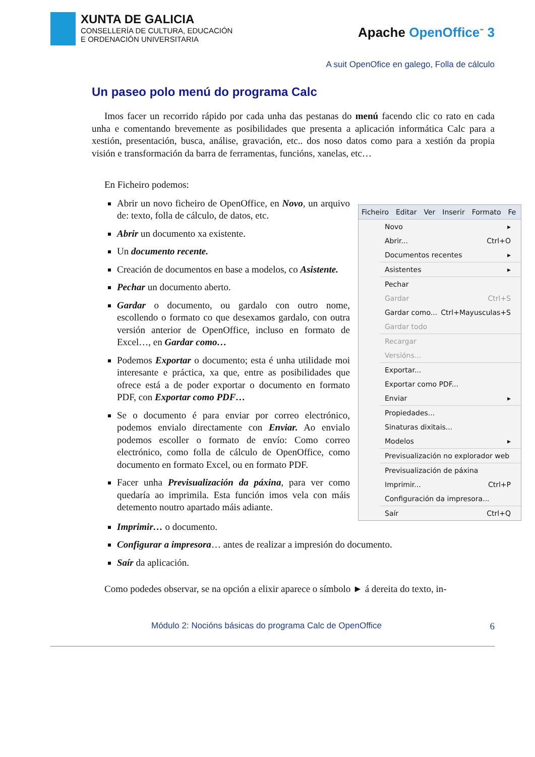XUNTA DE GALICIA
CONSELLERÍA DE CULTURA, EDUCACIÓN
E ORDENACIÓN UNIVERSITARIA
Apache OpenOffice<sup>™</sup> 3
A suit OpenOfice en galego, Folla de cálculo
Un paseo polo menú do programa Calc
Imos facer un recorrido rápido por cada unha das pestanas do menú facendo clic co rato en cada unha e comentando brevemente as posibilidades que presenta a aplicación informática Calc para a xestión, presentación, busca, análise, gravación, etc.. dos noso datos como para a xestión da propia visión e transformación da barra de ferramentas, funcións, xanelas, etc…
En Ficheiro podemos:
Abrir un novo ficheiro de OpenOffice, en Novo, un arquivo de: texto, folla de cálculo, de datos, etc.
Abrir un documento xa existente.
Un documento recente.
Creación de documentos en base a modelos, co Asistente.
Pechar un documento aberto.
Gardar o documento, ou gardalo con outro nome, escollendo o formato co que desexamos gardalo, con outra versión anterior de OpenOffice, incluso en formato de Excel…, en Gardar como…
Podemos Exportar o documento; esta é unha utilidade moi interesante e práctica, xa que, entre as posibilidades que ofrece está a de poder exportar o documento en formato PDF, con Exportar como PDF…
Se o documento é para enviar por correo electrónico, podemos envialo directamente con Enviar. Ao envialo podemos escoller o formato de envío: Como correo electrónico, como folla de cálculo de OpenOffice, como documento en formato Excel, ou en formato PDF.
Facer unha Previsualización da páxina, para ver como quedaría ao imprimila. Esta función imos vela con máis detemento noutro apartado máis adiante.
Ficheiro Editar Ver Inserir Formato Fe
Novo ▸
Abrir... Ctrl+O
Documentos recentes ▸
Asistentes ▸
Pechar
Gardar Ctrl+S
Gardar como... Ctrl+Mayusculas+S
Gardar todo
Recargar
Versións...
Exportar...
Exportar como PDF...
Enviar ▸
Propiedades...
Sinaturas dixitais...
Modelos ▸
Previsualización no explorador web
Previsualización de páxina
Imprimir... Ctrl+P
Configuración da impresora...
Saír Ctrl+Q
Imprimir… o documento.
Configurar a impresora… antes de realizar a impresión do documento.
Saír da aplicación.
Como podedes observar, se na opción a elixir aparece o símbolo ► á dereita do texto, in-
Módulo 2: Nocións básicas do programa Calc de OpenOffice 6